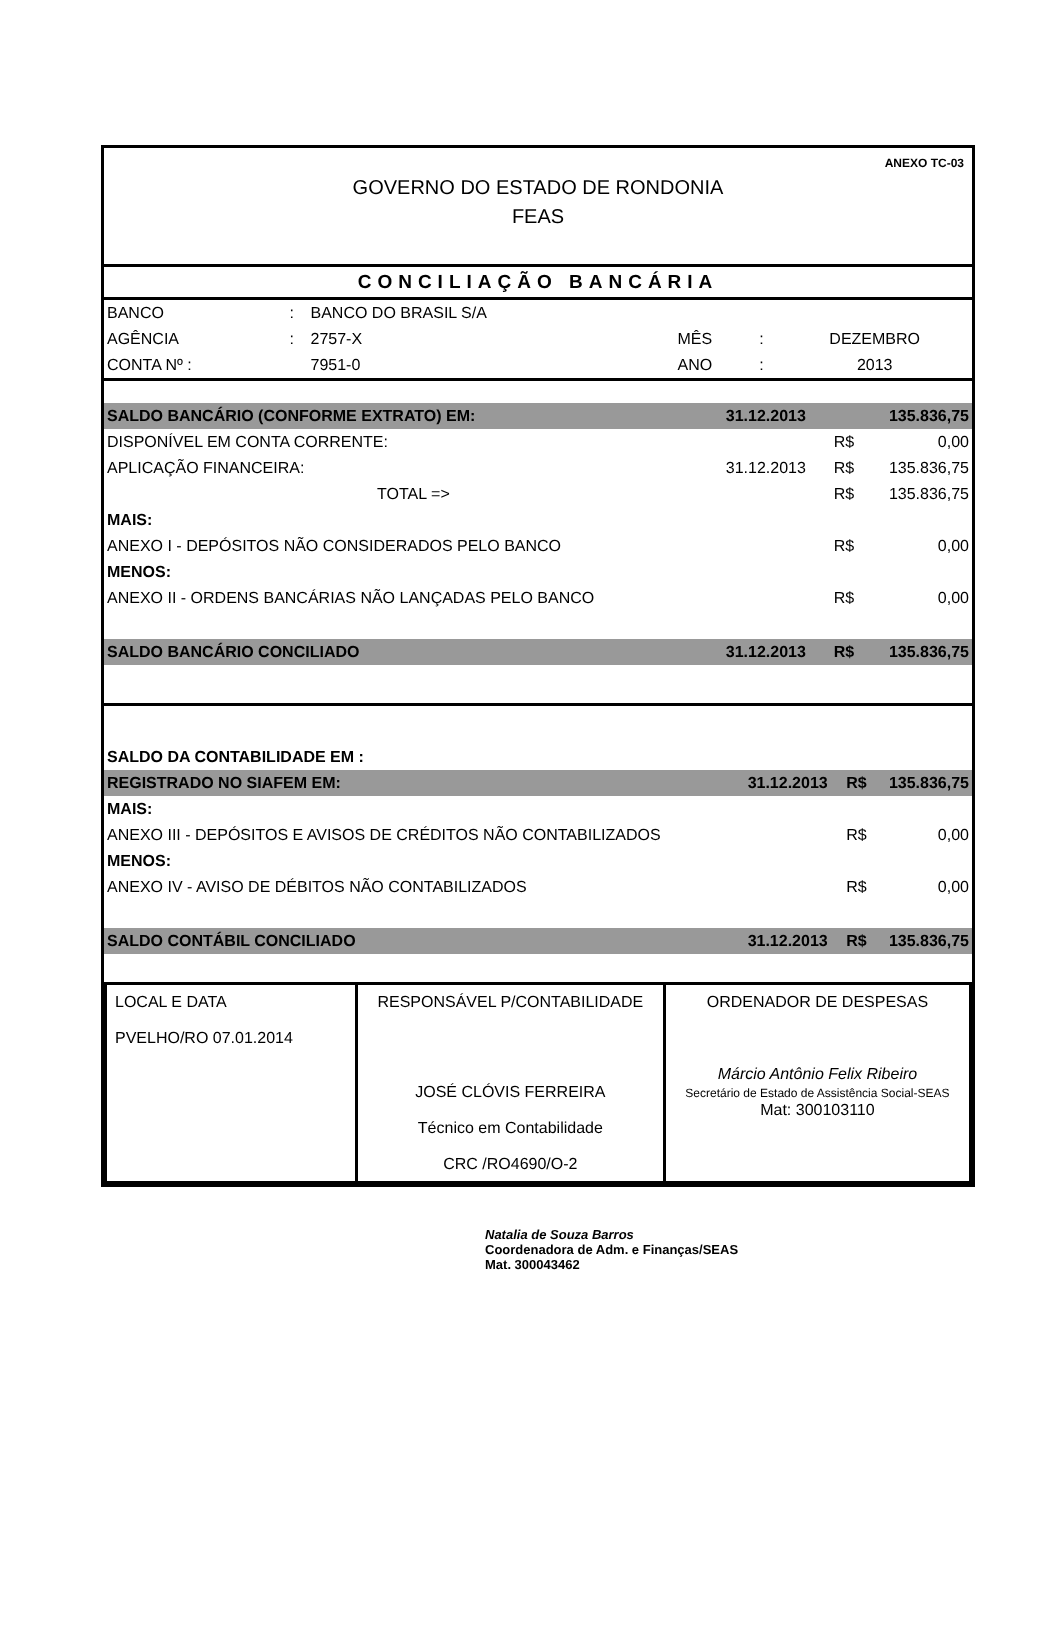ANEXO TC-03
GOVERNO DO ESTADO DE RONDONIA
FEAS
CONCILIAÇÃO BANCÁRIA
| BANCO | : | BANCO DO BRASIL S/A | | | |
| AGÊNCIA | : | 2757-X | MÊS | : | DEZEMBRO |
| CONTA Nº : | | 7951-0 | ANO | : | 2013 |
| SALDO BANCÁRIO (CONFORME EXTRATO) EM: | 31.12.2013 | | 135.836,75 |
| DISPONÍVEL EM CONTA CORRENTE: | | R$ | 0,00 |
| APLICAÇÃO FINANCEIRA: | 31.12.2013 | R$ | 135.836,75 |
| TOTAL => | | R$ | 135.836,75 |
| MAIS: | | | |
| ANEXO I - DEPÓSITOS NÃO CONSIDERADOS PELO BANCO | | R$ | 0,00 |
| MENOS: | | | |
| ANEXO II - ORDENS BANCÁRIAS NÃO LANÇADAS PELO BANCO | | R$ | 0,00 |
| SALDO BANCÁRIO CONCILIADO | 31.12.2013 | R$ | 135.836,75 |
| SALDO DA CONTABILIDADE EM : | | | |
| REGISTRADO NO SIAFEM EM: | 31.12.2013 | R$ | 135.836,75 |
| MAIS: | | | |
| ANEXO III - DEPÓSITOS E AVISOS DE CRÉDITOS NÃO CONTABILIZADOS | | R$ | 0,00 |
| MENOS: | | | |
| ANEXO IV - AVISO DE DÉBITOS NÃO CONTABILIZADOS | | R$ | 0,00 |
| SALDO CONTÁBIL CONCILIADO | 31.12.2013 | R$ | 135.836,75 |
| LOCAL E DATA PVELHO/RO 07.01.2014 | RESPONSÁVEL P/CONTABILIDADE JOSÉ CLÓVIS FERREIRA Técnico em Contabilidade CRC /RO4690/O-2 | ORDENADOR DE DESPESAS Márcio Antônio Felix Ribeiro Secretário de Estado de Assistência Social-SEAS Mat: 300103110 |
Natalia de Souza Barros
Coordenadora de Adm. e Finanças/SEAS
Mat. 300043462